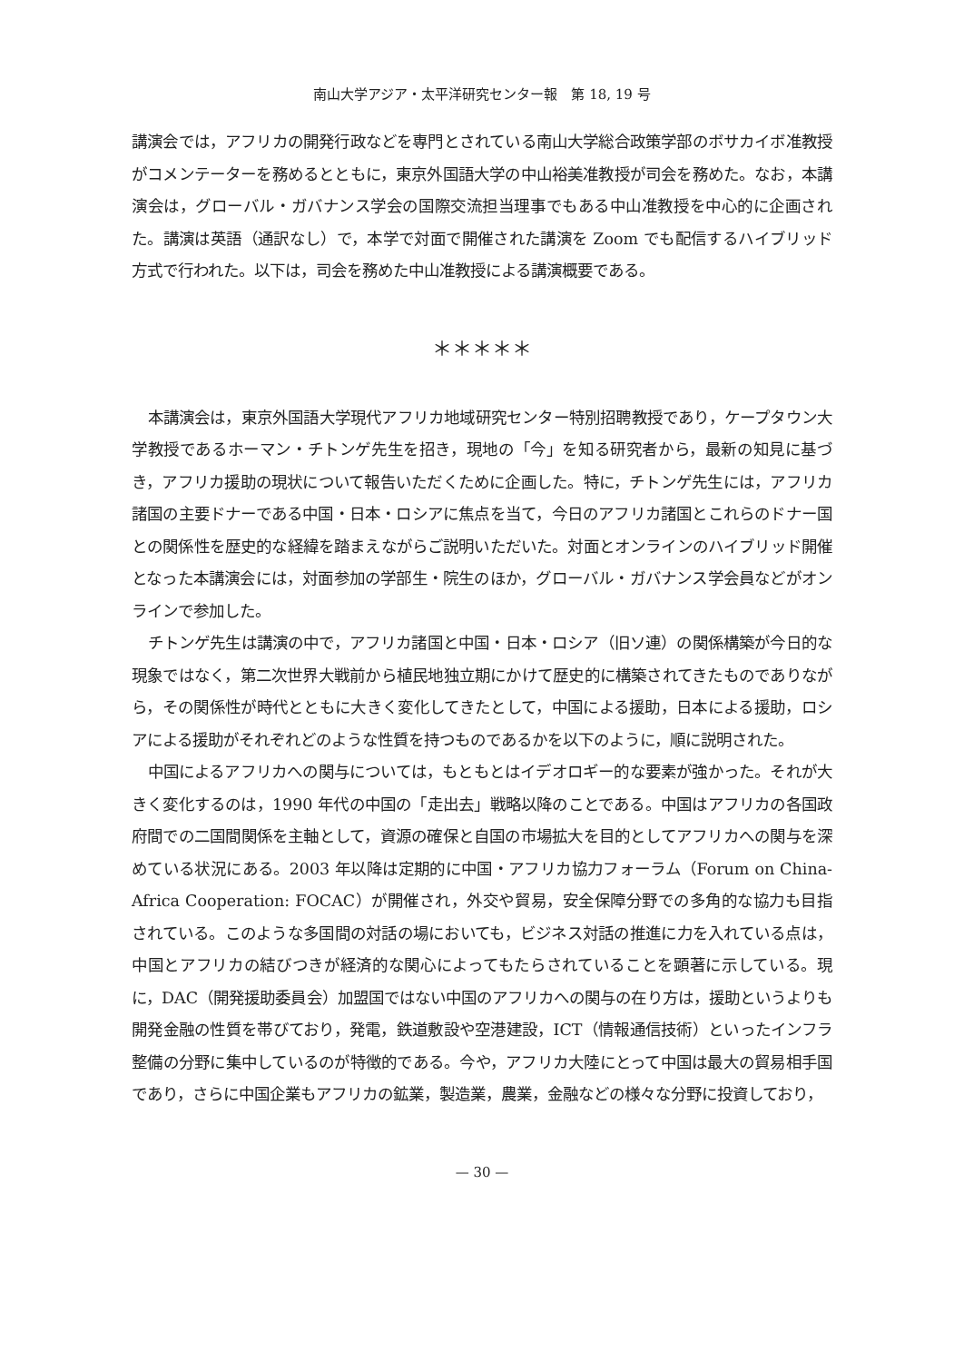南山大学アジア・太平洋研究センター報　第 18, 19 号
講演会では，アフリカの開発行政などを専門とされている南山大学総合政策学部のボサカイボ准教授がコメンテーターを務めるとともに，東京外国語大学の中山裕美准教授が司会を務めた。なお，本講演会は，グローバル・ガバナンス学会の国際交流担当理事でもある中山准教授を中心的に企画された。講演は英語（通訳なし）で，本学で対面で開催された講演を Zoom でも配信するハイブリッド方式で行われた。以下は，司会を務めた中山准教授による講演概要である。
＊＊＊＊＊
本講演会は，東京外国語大学現代アフリカ地域研究センター特別招聘教授であり，ケープタウン大学教授であるホーマン・チトンゲ先生を招き，現地の「今」を知る研究者から，最新の知見に基づき，アフリカ援助の現状について報告いただくために企画した。特に，チトンゲ先生には，アフリカ諸国の主要ドナーである中国・日本・ロシアに焦点を当て，今日のアフリカ諸国とこれらのドナー国との関係性を歴史的な経緯を踏まえながらご説明いただいた。対面とオンラインのハイブリッド開催となった本講演会には，対面参加の学部生・院生のほか，グローバル・ガバナンス学会員などがオンラインで参加した。
チトンゲ先生は講演の中で，アフリカ諸国と中国・日本・ロシア（旧ソ連）の関係構築が今日的な現象ではなく，第二次世界大戦前から植民地独立期にかけて歴史的に構築されてきたものでありながら，その関係性が時代とともに大きく変化してきたとして，中国による援助，日本による援助，ロシアによる援助がそれぞれどのような性質を持つものであるかを以下のように，順に説明された。
中国によるアフリカへの関与については，もともとはイデオロギー的な要素が強かった。それが大きく変化するのは，1990 年代の中国の「走出去」戦略以降のことである。中国はアフリカの各国政府間での二国間関係を主軸として，資源の確保と自国の市場拡大を目的としてアフリカへの関与を深めている状況にある。2003 年以降は定期的に中国・アフリカ協力フォーラム（Forum on China-Africa Cooperation: FOCAC）が開催され，外交や貿易，安全保障分野での多角的な協力も目指されている。このような多国間の対話の場においても，ビジネス対話の推進に力を入れている点は，中国とアフリカの結びつきが経済的な関心によってもたらされていることを顕著に示している。現に，DAC（開発援助委員会）加盟国ではない中国のアフリカへの関与の在り方は，援助というよりも開発金融の性質を帯びており，発電，鉄道敷設や空港建設，ICT（情報通信技術）といったインフラ整備の分野に集中しているのが特徴的である。今や，アフリカ大陸にとって中国は最大の貿易相手国であり，さらに中国企業もアフリカの鉱業，製造業，農業，金融などの様々な分野に投資しており，
— 30 —